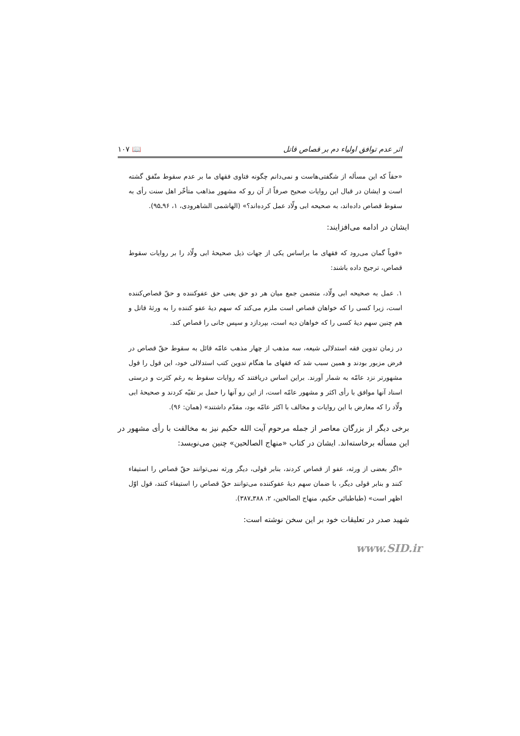اثر عدم توافق اولیاء دم بر قصاص قاتل 📖 ۱۰۷
«حقاً که این مسأله از شگفتی‌هاست و نمی‌دانم چگونه فتاوی فقهای ما بر عدم سقوط متّفق گشته است و ایشان در قبال این روایات صحیح صرفاً از آن رو که مشهورِ مذاهب متأخّر اهل سنت رأی به سقوط قصاص داده‌اند، به صحیحه ابی ولّاد عمل کرده‌اند؟» (الهاشمی الشاهرودی، ۱، ۹۶ـ۹۵).
ایشان در ادامه می‌افزایند:
«قویاً گمان می‌رود که فقهای ما براساس یکی از جهات ذیل صحیحهٔ ابی ولّاد را بر روایات سقوط قصاص، ترجیح داده باشند:
۱. عمل به صحیحه ابی ولّاد، متضمن جمع میان هر دو حق یعنی حق عفوکننده و حقّ قصاص‌کننده است، زیرا کسی را که خواهان قصاص است ملزم می‌کند که سهم دیهٔ عفو کننده را به ورثهٔ قاتل و هم چنین سهم دیهٔ کسی را که خواهان دیه است، بپردازد و سپس جانی را قصاص کند.
در زمان تدوین فقه استدلالی شیعه، سه مذهب از چهار مذهب عامّه قائل به سقوط حقّ قصاص در فرض مزبور بودند و همین سبب شد که فقهای ما هنگام تدوین کتب استدلالی خود، این قول را قول مشهورتر نزد عامّه به شمار آورند. براین اساس دریافتند که روایات سقوط به رغم کثرت و درستی اسناد آنها موافق با رأی اکثر و مشهور عامّه است، از این رو آنها را حمل بر تقیّه کردند و صحیحهٔ ابی ولّاد را که معارض با این روایات و مخالف با اکثر عامّه بود، مقدّم داشتند» (همان: ۹۶).
برخی دیگر از بزرگان معاصر از جمله مرحوم آیت الله حکیم نیز به مخالفت با رأی مشهور در این مسأله برخاسته‌اند. ایشان در کتاب «منهاج الصالحین» چنین می‌نویسد:
«اگر بعضی از ورثه، عفو از قصاص کردند، بنابر قولی، دیگر ورثه نمی‌توانند حقّ قصاص را استیفاء کنند و بنابر قولی دیگر، با ضمان سهم دیهٔ عفوکننده می‌توانند حقّ قصاص را استیفاء کنند، قول اوّل اظهر است» (طباطبائی حکیم، منهاج الصالحین، ۲، ۳۸۸ـ۳۸۷).
شهید صدر در تعلیقات خود بر این سخن نوشته است:
www.SID.ir